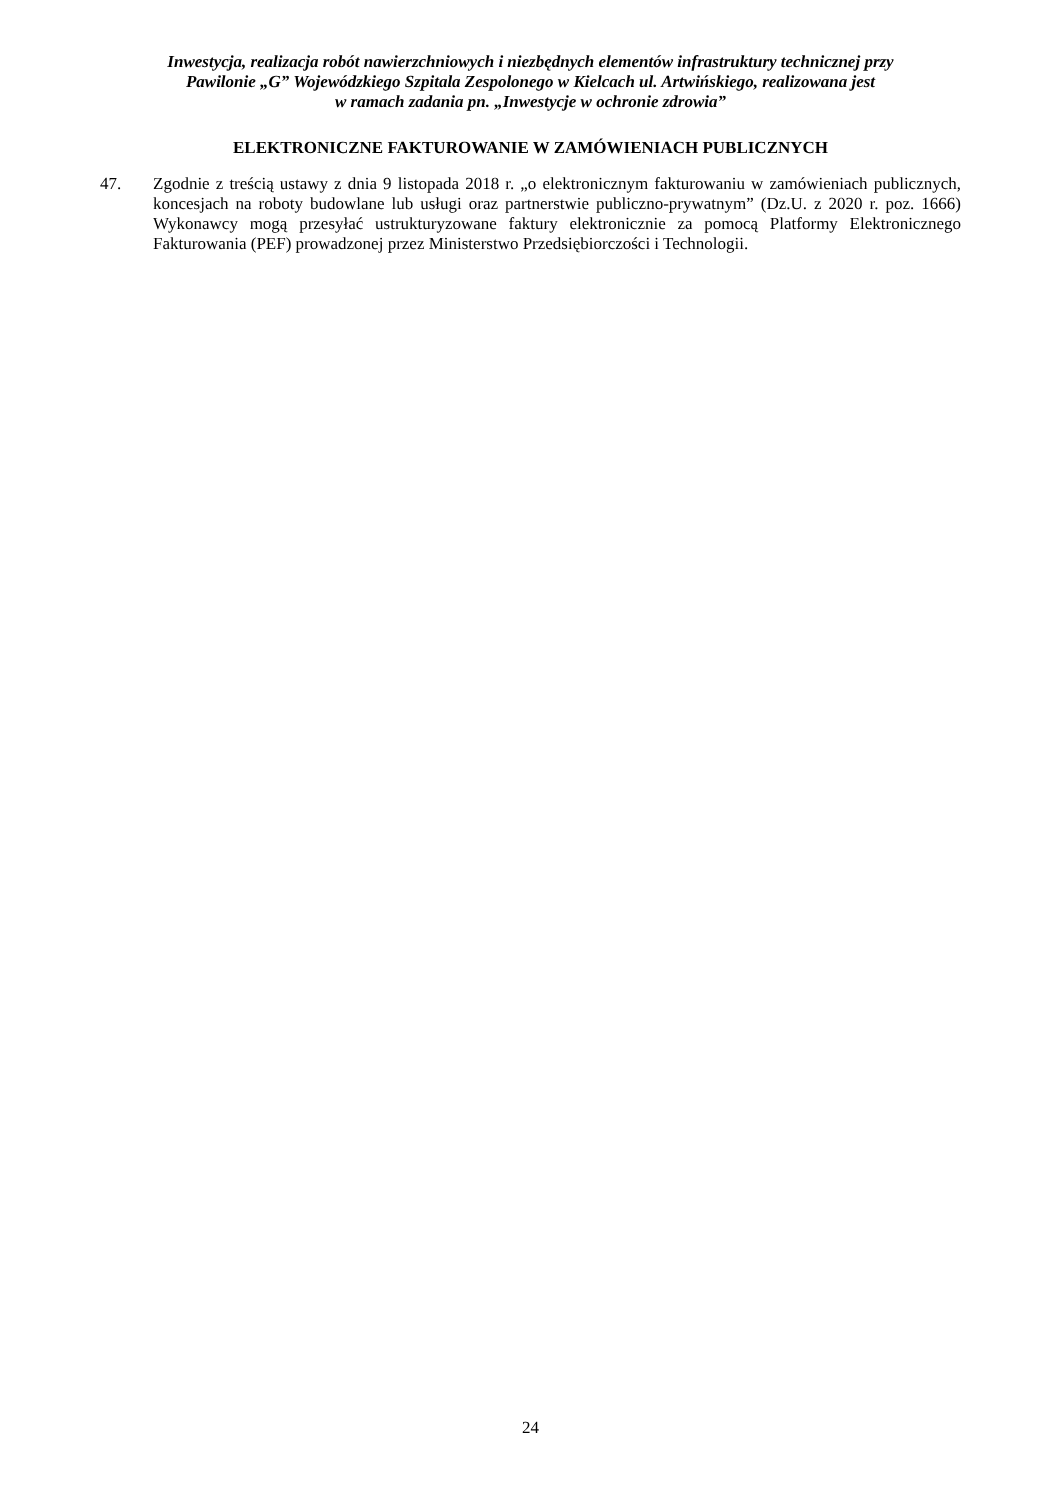Inwestycja, realizacja robót nawierzchniowych i niezbędnych elementów infrastruktury technicznej przy
Pawilonie „G” Wojewódzkiego Szpitala Zespolonego w Kielcach ul. Artwińskiego, realizowana jest
w ramach zadania pn. „Inwestycje w ochronie zdrowia”
ELEKTRONICZNE FAKTUROWANIE W ZAMÓWIENIACH PUBLICZNYCH
47. Zgodnie z treścią ustawy z dnia 9 listopada 2018 r. „o elektronicznym fakturowaniu w zamówieniach publicznych, koncesjach na roboty budowlane lub usługi oraz partnerstwie publiczno-prywatnym” (Dz.U. z 2020 r. poz. 1666) Wykonawcy mogą przesyłać ustrukturyzowane faktury elektronicznie za pomocą Platformy Elektronicznego Fakturowania (PEF) prowadzonej przez Ministerstwo Przedsiębiorczości i Technologii.
24